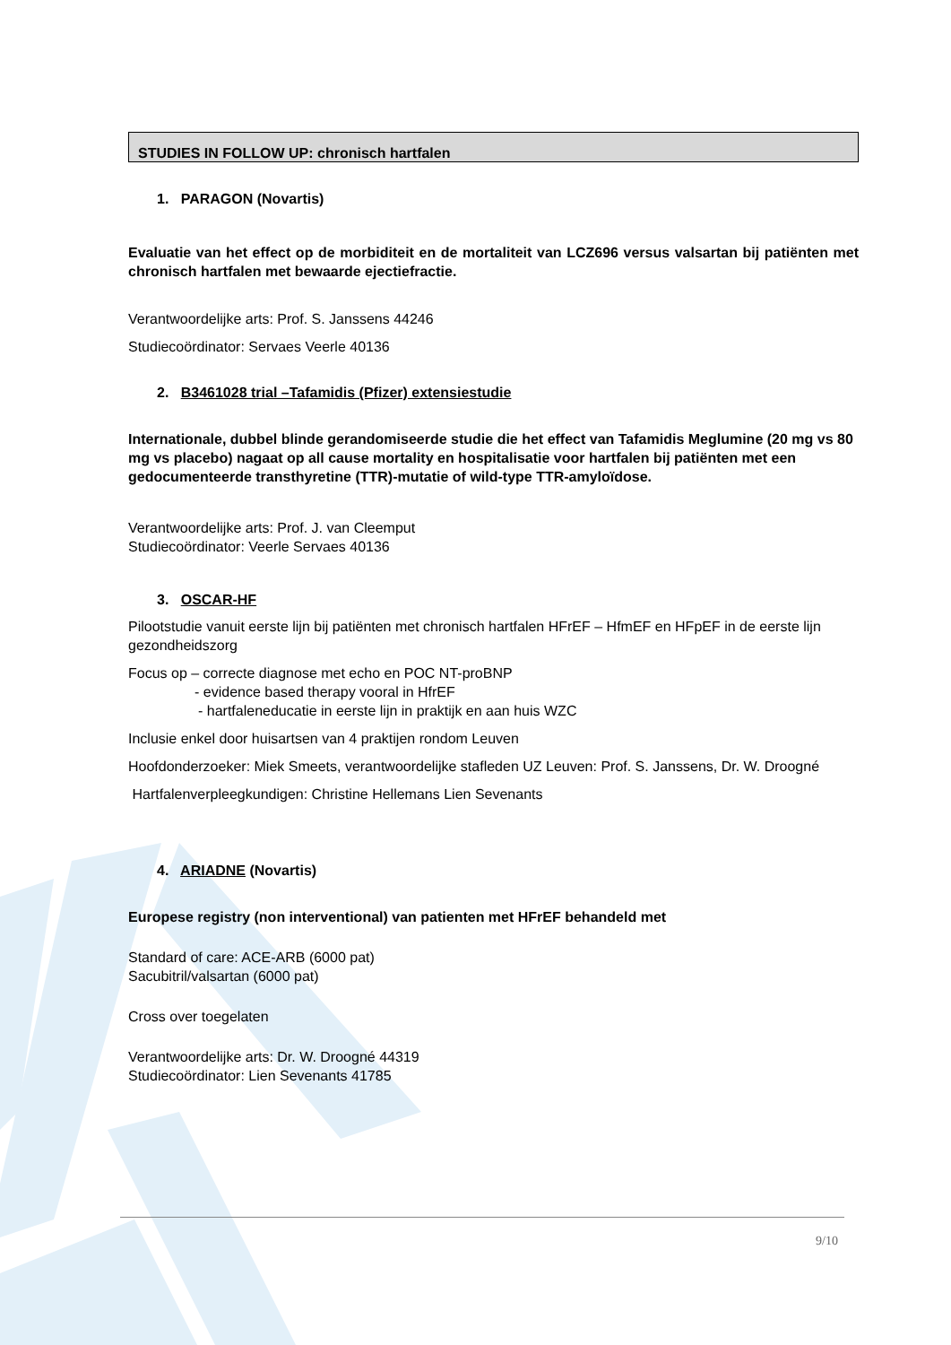STUDIES IN FOLLOW UP: chronisch hartfalen
1. PARAGON (Novartis)
Evaluatie van het effect op de morbiditeit en de mortaliteit van LCZ696 versus valsartan bij patiënten met chronisch hartfalen met bewaarde ejectiefractie.
Verantwoordelijke arts: Prof. S. Janssens 44246
Studiecoördinator: Servaes Veerle 40136
2. B3461028 trial –Tafamidis (Pfizer) extensiestudie
Internationale, dubbel blinde gerandomiseerde studie die het effect van Tafamidis Meglumine (20 mg vs 80 mg vs placebo) nagaat op all cause mortality en hospitalisatie voor hartfalen bij patiënten met een gedocumenteerde transthyretine (TTR)-mutatie of wild-type TTR-amyloïdose.
Verantwoordelijke arts: Prof. J. van Cleemput
Studiecoördinator: Veerle Servaes 40136
3. OSCAR-HF
Pilootstudie vanuit eerste lijn bij patiënten met chronisch hartfalen HFrEF – HfmEF en HFpEF in de eerste lijn gezondheidszorg
Focus op – correcte diagnose met echo en POC NT-proBNP
- evidence based therapy vooral in HfrEF
- hartfaleneducatie in eerste lijn in praktijk en aan huis WZC
Inclusie enkel door huisartsen van 4 praktijen rondom Leuven
Hoofdonderzoeker: Miek Smeets, verantwoordelijke stafleden UZ Leuven: Prof. S. Janssens, Dr. W. Droogné
Hartfalenverpleegkundigen: Christine Hellemans Lien Sevenants
4. ARIADNE (Novartis)
Europese registry (non interventional) van patienten met HFrEF behandeld met
Standard of care: ACE-ARB (6000 pat)
Sacubitril/valsartan (6000 pat)
Cross over toegelaten
Verantwoordelijke arts: Dr. W. Droogné 44319
Studiecoördinator: Lien Sevenants 41785
9/10